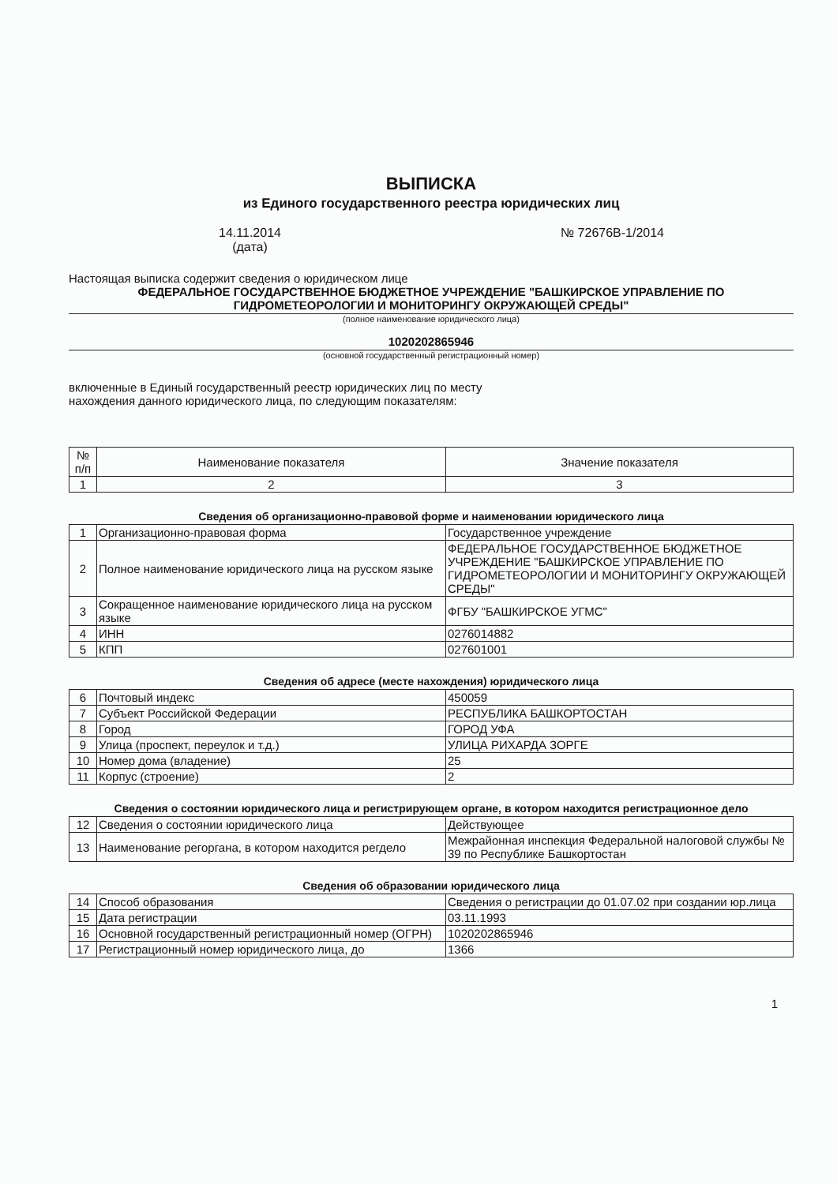ВЫПИСКА
из Единого государственного реестра юридических лиц
14.11.2014
(дата)
№ 72676В-1/2014
Настоящая выписка содержит сведения о юридическом лице
ФЕДЕРАЛЬНОЕ ГОСУДАРСТВЕННОЕ БЮДЖЕТНОЕ УЧРЕЖДЕНИЕ "БАШКИРСКОЕ УПРАВЛЕНИЕ ПО ГИДРОМЕТЕОРОЛОГИИ И МОНИТОРИНГУ ОКРУЖАЮЩЕЙ СРЕДЫ"
(полное наименование юридического лица)
1020202865946
(основной государственный регистрационный номер)
включенные в Единый государственный реестр юридических лиц по месту
нахождения данного юридического лица, по следующим показателям:
| № п/п | Наименование показателя | Значение показателя |
| --- | --- | --- |
| 1 | 2 | 3 |
Сведения об организационно-правовой форме и наименовании юридического лица
| 1 | Организационно-правовая форма | Государственное учреждение |
| 2 | Полное наименование юридического лица на русском языке | ФЕДЕРАЛЬНОЕ ГОСУДАРСТВЕННОЕ БЮДЖЕТНОЕ УЧРЕЖДЕНИЕ "БАШКИРСКОЕ УПРАВЛЕНИЕ ПО ГИДРОМЕТЕОРОЛОГИИ И МОНИТОРИНГУ ОКРУЖАЮЩЕЙ СРЕДЫ" |
| 3 | Сокращенное наименование юридического лица на русском языке | ФГБУ "БАШКИРСКОЕ УГМС" |
| 4 | ИНН | 0276014882 |
| 5 | КПП | 027601001 |
Сведения об адресе (месте нахождения) юридического лица
| 6 | Почтовый индекс | 450059 |
| 7 | Субъект Российской Федерации | РЕСПУБЛИКА БАШКОРТОСТАН |
| 8 | Город | ГОРОД УФА |
| 9 | Улица (проспект, переулок и т.д.) | УЛИЦА РИХАРДА ЗОРГЕ |
| 10 | Номер дома (владение) | 25 |
| 11 | Корпус (строение) | 2 |
Сведения о состоянии юридического лица и регистрирующем органе, в котором находится регистрационное дело
| 12 | Сведения о состоянии юридического лица | Действующее |
| 13 | Наименование регоргана, в котором находится регдело | Межрайонная инспекция Федеральной налоговой службы № 39 по Республике Башкортостан |
Сведения об образовании юридического лица
| 14 | Способ образования | Сведения о регистрации до 01.07.02 при создании юр.лица |
| 15 | Дата регистрации | 03.11.1993 |
| 16 | Основной государственный регистрационный номер (ОГРН) | 1020202865946 |
| 17 | Регистрационный номер юридического лица, до | 1366 |
1